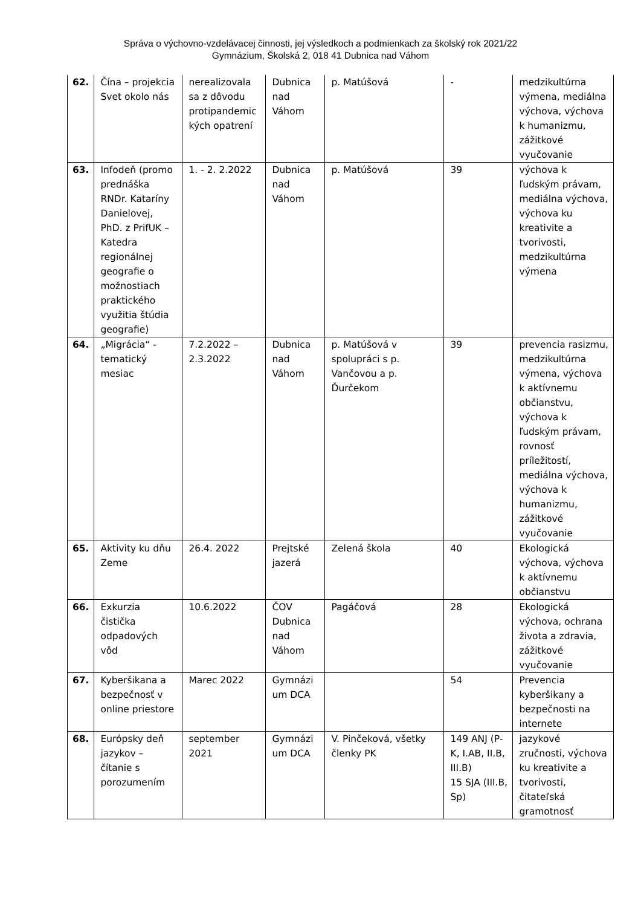Správa o výchovno-vzdelávacej činnosti, jej výsledkoch a podmienkach za školský rok 2021/22
Gymnázium, Školská 2, 018 41 Dubnica nad Váhom
| 62. | Čína – projekcia Svet okolo nás | nerealizovala sa z dôvodu protipandemic kých opatrení | Dubnica nad Váhom | p. Matúšová | - | medzikultúrna výmena, mediálna výchova, výchova k humanizmu, zážitkové vyučovanie |
| 63. | Infodeň (promo prednáška RNDr. Kataríny Danielovej, PhD. z PrifUK – Katedra regionálnej geografie o možnostiach praktického využitia štúdia geografie) | 1. - 2. 2.2022 | Dubnica nad Váhom | p. Matúšová | 39 | výchova k ľudským právam, mediálna výchova, výchova ku kreativite a tvorivosti, medzikultúrna výmena |
| 64. | „Migrácia“ - tematický mesiac | 7.2.2022 – 2.3.2022 | Dubnica nad Váhom | p. Matúšová v spolupráci s p. Vančovou a p. Ďurčekom | 39 | prevencia rasizmu, medzikultúrna výmena, výchova k aktívnemu občianstvu, výchova k ľudským právam, rovnosť príležitostí, mediálna výchova, výchova k humanizmu, zážitkové vyučovanie |
| 65. | Aktivity ku dňu Zeme | 26.4. 2022 | Prejtské jazerá | Zelená škola | 40 | Ekologická výchova, výchova k aktívnemu občianstvu |
| 66. | Exkurzia čistička odpadových vôd | 10.6.2022 | ČOV Dubnica nad Váhom | Pagáčová | 28 | Ekologická výchova, ochrana života a zdravia, zážitkové vyučovanie |
| 67. | Kyberšikana a bezpečnosť v online priestore | Marec 2022 | Gymnázi um DCA | | 54 | Prevencia kyberšikany a bezpečnosti na internete |
| 68. | Európsky deň jazykov – čítanie s porozumením | september 2021 | Gymnázi um DCA | V. Pinčeková, všetky členky PK | 149 ANJ (P-K, I.AB, II.B, III.B) 15 SJA (III.B, Sp) | jazykové zručnosti, výchova ku kreativite a tvorivosti, čitateľská gramotnosť |